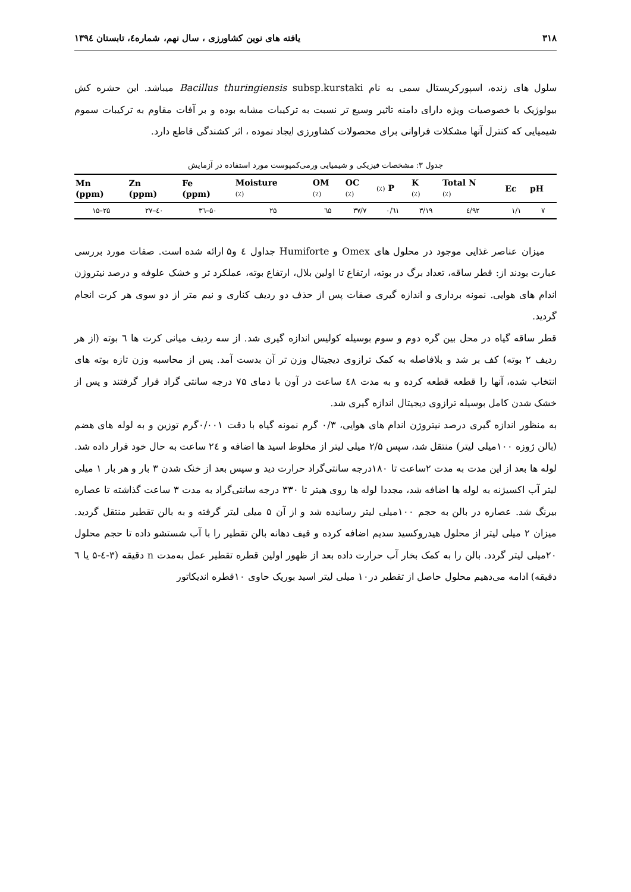۳۱۸ یافته های نوین کشاورزی ، سال نهم، شماره٤، تابستان ۱۳۹٤
سلول های زنده، اسپورکریستال سمی به نام Bacillus thuringiensis subsp.kurstaki میباشد. این حشره کش بیولوژیک با خصوصیات ویژه دارای دامنه تاثیر وسیع تر نسبت به ترکیبات مشابه بوده و بر آفات مقاوم به ترکیبات سموم شیمیایی که کنترل آنها مشکلات فراوانی برای محصولات کشاورزی ایجاد نموده ، اثر کشندگی قاطع دارد.
جدول ۳: مشخصات فیزیکی و شیمیایی ورمی‌کمپوست مورد استفاده در آزمایش
| Mn (ppm) | Zn (ppm) | Fe (ppm) | Moisture (٪) | OM (٪) | OC (٪) | (٪) P | K (٪) | Total N (٪) | Ec | pH |
| --- | --- | --- | --- | --- | --- | --- | --- | --- | --- | --- |
| ۱۵–۲۵ | ۲۷–٤۰ | ۳٦–۵۰ | ۲۵ | ٦۵ | ۳۷/۷ | ۰/٦۱ | ۳/۱۹ | ٤/۹۲ | ۱/۱ | ۷ |
میزان عناصر غذایی موجود در محلول های Omex و Humiforte جداول ٤ و۵ ارائه شده است. صفات مورد بررسی عبارت بودند از: قطر ساقه، تعداد برگ در بوته، ارتفاع تا اولین بلال، ارتفاع بوته، عملکرد تر و خشک علوفه و درصد نیتروژن اندام های هوایی. نمونه برداری و اندازه گیری صفات پس از حذف دو ردیف کناری و نیم متر از دو سوی هر کرت انجام گردید.
قطر ساقه گیاه در محل بین گره دوم و سوم بوسیله کولیس اندازه گیری شد. از سه ردیف میانی کرت ها ٦ بوته (از هر ردیف ۲ بوته) کف بر شد و بلافاصله به کمک ترازوی دیجیتال وزن تر آن بدست آمد. پس از محاسبه وزن تازه بوته های انتخاب شده، آنها را قطعه قطعه کرده و به مدت ٤۸ ساعت در آون با دمای ۷۵ درجه سانتی گراد قرار گرفتند و پس از خشک شدن کامل بوسیله ترازوی دیجیتال اندازه گیری شد.
به منظور اندازه گیری درصد نیتروژن اندام های هوایی، ۰/۳ گرم نمونه گیاه با دقت ۰/۰۰۱گرم توزین و به لوله های هضم (بالن ژوزه ۱۰۰میلی لیتر) منتقل شد، سپس ۲/۵ میلی لیتر از مخلوط اسید ها اضافه و ۲٤ ساعت به حال خود قرار داده شد. لوله ها بعد از این مدت به مدت ۲ساعت تا ۱۸۰درجه سانتی‌گراد حرارت دید و سپس بعد از خنک شدن ۳ بار و هر بار ۱ میلی لیتر آب اکسیژنه به لوله ها اضافه شد، مجددا لوله ها روی هیتر تا ۳۳۰ درجه سانتی‌گراد به مدت ۳ ساعت گذاشته تا عصاره بیرنگ شد. عصاره در بالن به حجم ۱۰۰میلی لیتر رسانیده شد و از آن ۵ میلی لیتر گرفته و به بالن تقطیر منتقل گردید. میزان ۲ میلی لیتر از محلول هیدروکسید سدیم اضافه کرده و قیف دهانه بالن تقطیر را با آب شستشو داده تا حجم محلول ۲۰میلی لیتر گردد. بالن را به کمک بخار آب حرارت داده بعد از ظهور اولین قطره تقطیر عمل به‌مدت n دقیقه (۳-٤-۵ یا ٦ دقیقه) ادامه می‌دهیم محلول حاصل از تقطیر در۱۰ میلی لیتر اسید بوریک حاوی ۱۰قطره اندیکاتور